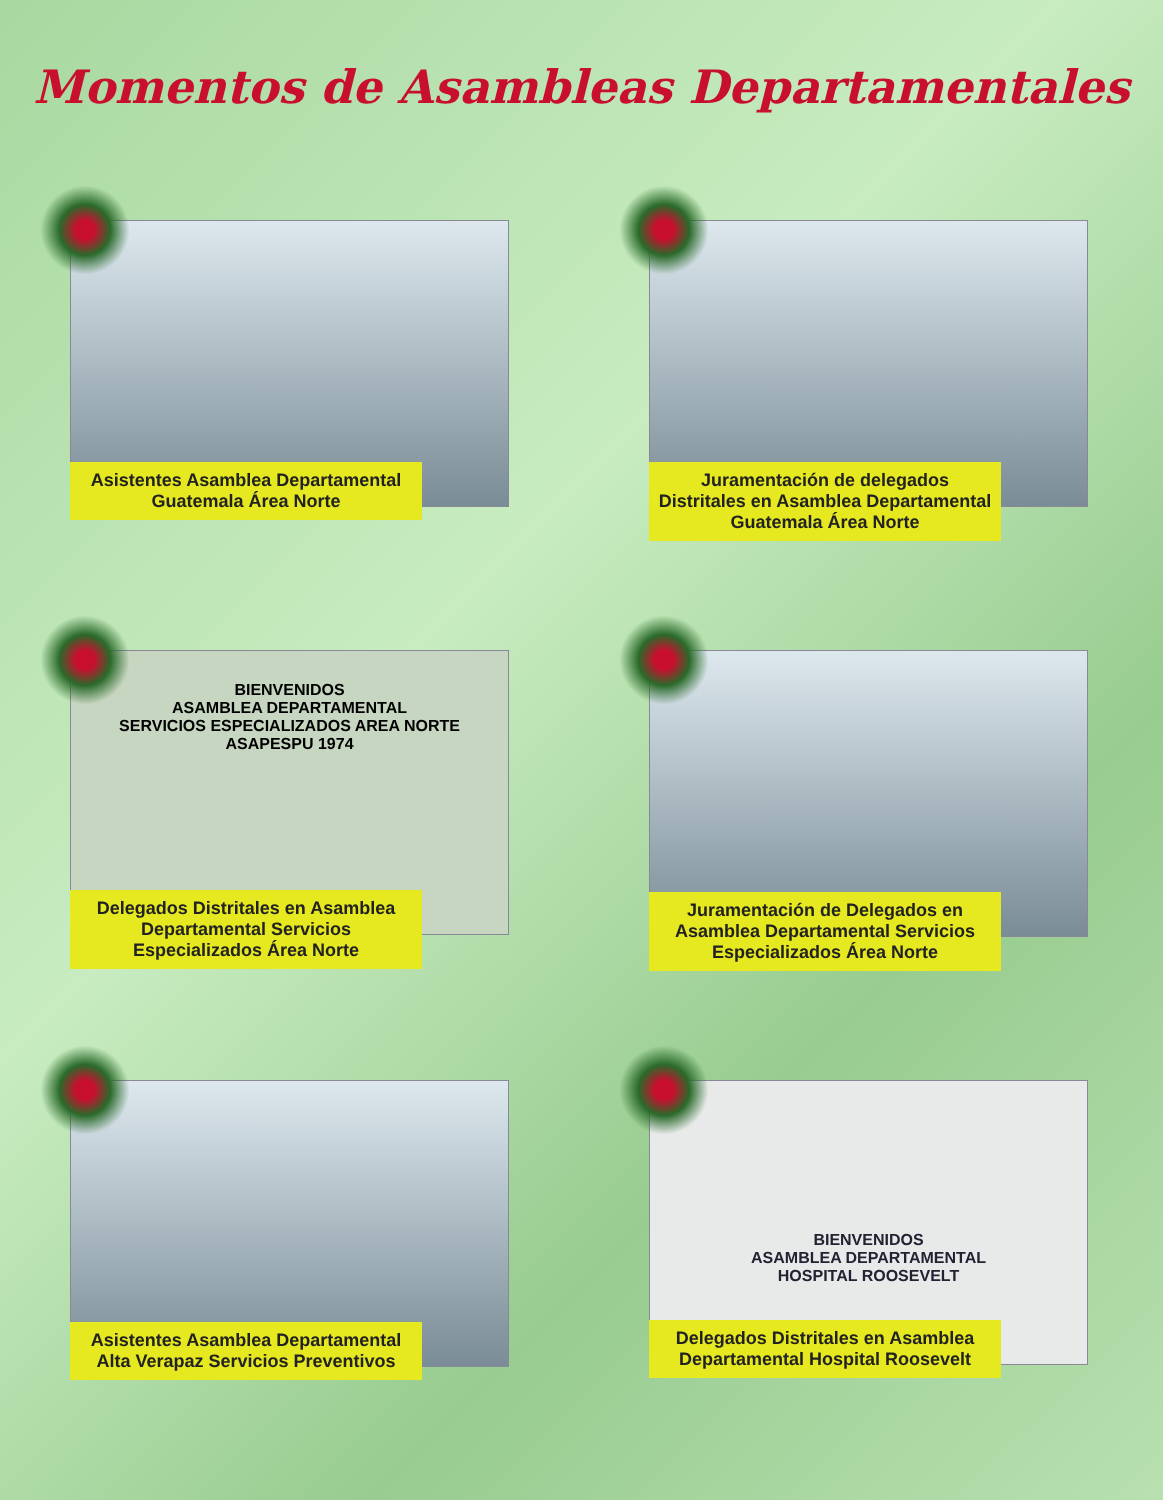Momentos de Asambleas Departamentales
Asistentes Asamblea Departamental Guatemala Área Norte
Juramentación de delegados Distritales en Asamblea Departamental Guatemala Área Norte
BIENVENIDOS
ASAMBLEA DEPARTAMENTAL
SERVICIOS ESPECIALIZADOS AREA NORTE
ASAPESPU 1974
Delegados Distritales en Asamblea Departamental Servicios Especializados Área Norte
Juramentación de Delegados en Asamblea Departamental Servicios Especializados Área Norte
Asistentes Asamblea Departamental Alta Verapaz Servicios Preventivos
BIENVENIDOS
ASAMBLEA DEPARTAMENTAL
HOSPITAL ROOSEVELT
Delegados Distritales en Asamblea Departamental Hospital Roosevelt